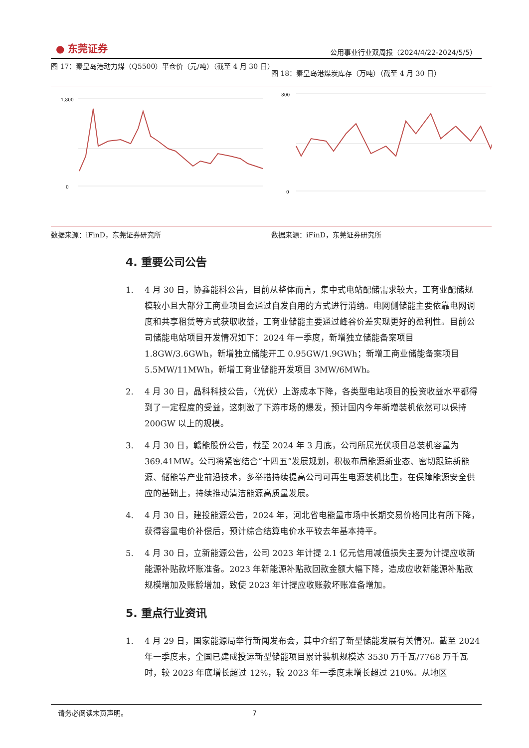● 东莞证券
公用事业行业双周报（2024/4/22-2024/5/5）
图 17：秦皇岛港动力煤（Q5500）平仓价（元/吨）（截至 4 月 30 日）
1,800
0
数据来源：iFinD，东莞证券研究所
图 18：秦皇岛港煤炭库存（万吨）（截至 4 月 30 日）
800
0
数据来源：iFinD，东莞证券研究所
4. 重要公司公告
1. 4 月 30 日，协鑫能科公告，目前从整体而言，集中式电站配储需求较大，工商业配储规模较小且大部分工商业项目会通过自发自用的方式进行消纳。电网侧储能主要依靠电网调度和共享租赁等方式获取收益，工商业储能主要通过峰谷价差实现更好的盈利性。目前公司储能电站项目开发情况如下：2024 年一季度，新增独立储能备案项目 1.8GW/3.6GWh，新增独立储能开工 0.95GW/1.9GWh；新增工商业储能备案项目 5.5MW/11MWh，新增工商业储能开发项目 3MW/6MWh。
2. 4 月 30 日，晶科科技公告，（光伏）上游成本下降，各类型电站项目的投资收益水平都得到了一定程度的受益，这刺激了下游市场的爆发，预计国内今年新增装机依然可以保持 200GW 以上的规模。
3. 4 月 30 日，赣能股份公告，截至 2024 年 3 月底，公司所属光伏项目总装机容量为 369.41MW。公司将紧密结合“十四五”发展规划，积极布局能源新业态、密切跟踪新能源、储能等产业前沿技术，多举措持续提高公司可再生电源装机比重，在保障能源安全供应的基础上，持续推动清洁能源高质量发展。
4. 4 月 30 日，建投能源公告，2024 年，河北省电能量市场中长期交易价格同比有所下降，获得容量电价补偿后，预计综合结算电价水平较去年基本持平。
5. 4 月 30 日，立新能源公告，公司 2023 年计提 2.1 亿元信用减值损失主要为计提应收新能源补贴款坏账准备。2023 年新能源补贴款回款金额大幅下降，造成应收新能源补贴款规模增加及账龄增加，致使 2023 年计提应收账款坏账准备增加。
5. 重点行业资讯
1. 4 月 29 日，国家能源局举行新闻发布会，其中介绍了新型储能发展有关情况。截至 2024 年一季度末，全国已建成投运新型储能项目累计装机规模达 3530 万千瓦/7768 万千瓦时，较 2023 年底增长超过 12%，较 2023 年一季度末增长超过 210%。从地区
请务必阅读末页声明。 7